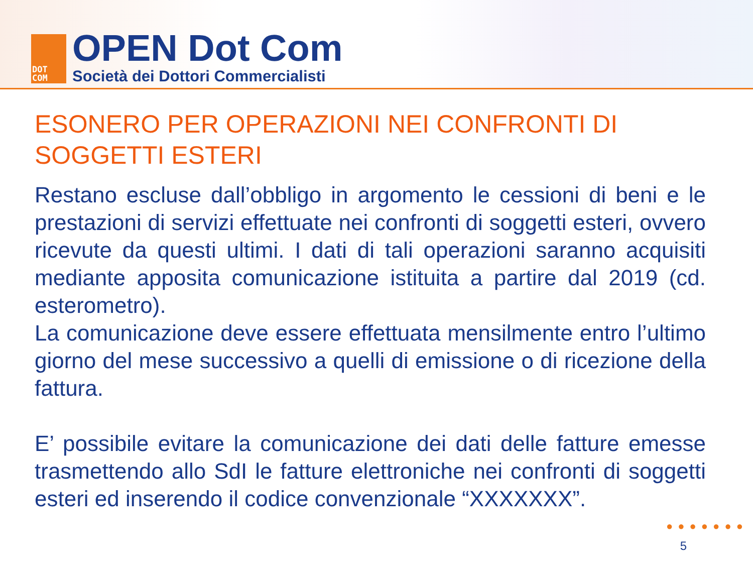DOT
COM
OPEN Dot Com
Società dei Dottori Commercialisti
ESONERO PER OPERAZIONI NEI CONFRONTI DI SOGGETTI ESTERI
Restano escluse dall’obbligo in argomento le cessioni di beni e le prestazioni di servizi effettuate nei confronti di soggetti esteri, ovvero ricevute da questi ultimi. I dati di tali operazioni saranno acquisiti mediante apposita comunicazione istituita a partire dal 2019 (cd. esterometro).
La comunicazione deve essere effettuata mensilmente entro l’ultimo giorno del mese successivo a quelli di emissione o di ricezione della fattura.
E’ possibile evitare la comunicazione dei dati delle fatture emesse trasmettendo allo SdI le fatture elettroniche nei confronti di soggetti esteri ed inserendo il codice convenzionale “XXXXXXX”.
●●●●●●●
5